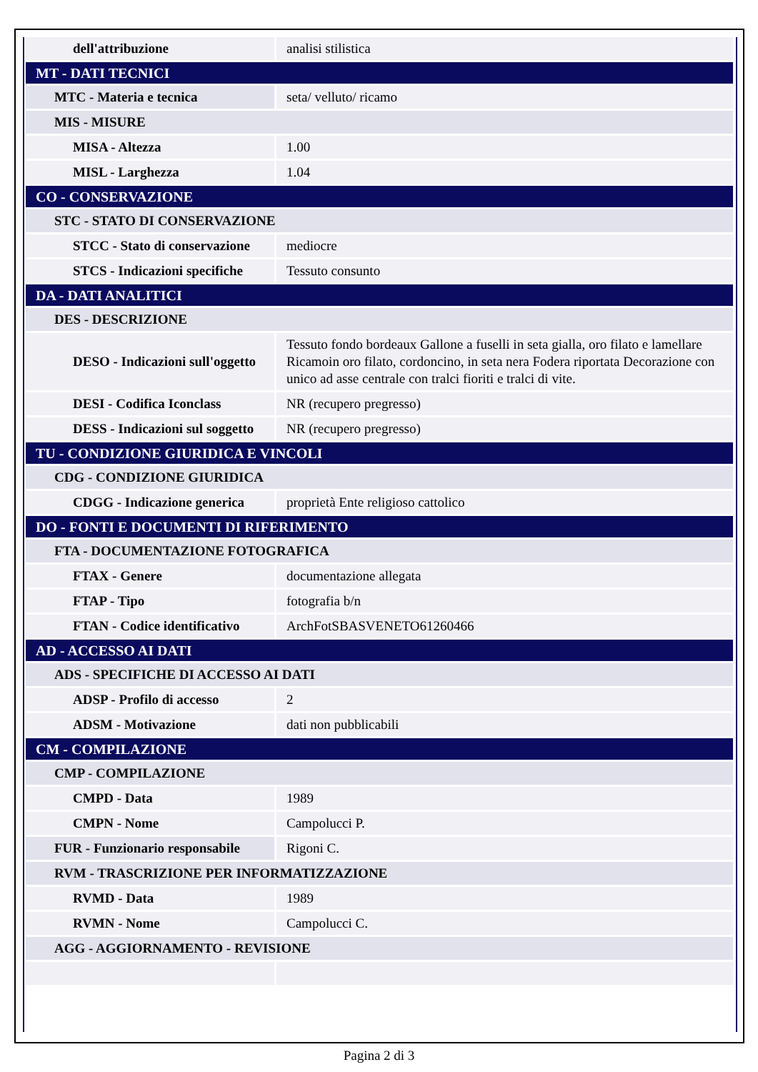| dell'attribuzione | analisi stilistica |
| MT - DATI TECNICI | |
| MTC - Materia e tecnica | seta/ velluto/ ricamo |
| MIS - MISURE | |
| MISA - Altezza | 1.00 |
| MISL - Larghezza | 1.04 |
| CO - CONSERVAZIONE | |
| STC - STATO DI CONSERVAZIONE | |
| STCC - Stato di conservazione | mediocre |
| STCS - Indicazioni specifiche | Tessuto consunto |
| DA - DATI ANALITICI | |
| DES - DESCRIZIONE | |
| DESO - Indicazioni sull'oggetto | Tessuto fondo bordeaux Gallone a fuselli in seta gialla, oro filato e lamellare Ricamoin oro filato, cordoncino, in seta nera Fodera riportata Decorazione con unico ad asse centrale con tralci fioriti e tralci di vite. |
| DESI - Codifica Iconclass | NR (recupero pregresso) |
| DESS - Indicazioni sul soggetto | NR (recupero pregresso) |
| TU - CONDIZIONE GIURIDICA E VINCOLI | |
| CDG - CONDIZIONE GIURIDICA | |
| CDGG - Indicazione generica | proprietà Ente religioso cattolico |
| DO - FONTI E DOCUMENTI DI RIFERIMENTO | |
| FTA - DOCUMENTAZIONE FOTOGRAFICA | |
| FTAX - Genere | documentazione allegata |
| FTAP - Tipo | fotografia b/n |
| FTAN - Codice identificativo | ArchFotSBASVENETO61260466 |
| AD - ACCESSO AI DATI | |
| ADS - SPECIFICHE DI ACCESSO AI DATI | |
| ADSP - Profilo di accesso | 2 |
| ADSM - Motivazione | dati non pubblicabili |
| CM - COMPILAZIONE | |
| CMP - COMPILAZIONE | |
| CMPD - Data | 1989 |
| CMPN - Nome | Campolucci P. |
| FUR - Funzionario responsabile | Rigoni C. |
| RVM - TRASCRIZIONE PER INFORMATIZZAZIONE | |
| RVMD - Data | 1989 |
| RVMN - Nome | Campolucci C. |
| AGG - AGGIORNAMENTO - REVISIONE | |
Pagina 2 di 3